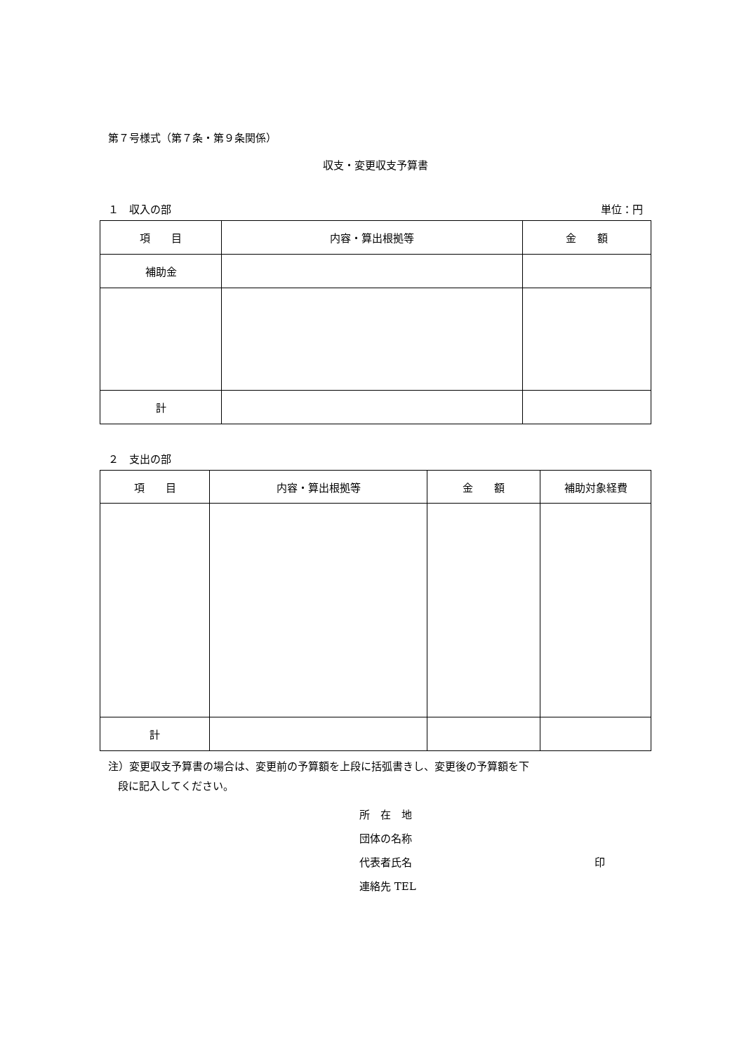第７号様式（第７条・第９条関係）
収支・変更収支予算書
１　収入の部 単位：円
| 項 目 | 内容・算出根拠等 | 金 額 |
| --- | --- | --- |
| 補助金 | | |
| 計 | | |
２　支出の部
| 項 目 | 内容・算出根拠等 | 金 額 | 補助対象経費 |
| --- | --- | --- | --- |
| 計 | | | |
注）変更収支予算書の場合は、変更前の予算額を上段に括弧書きし、変更後の予算額を下
段に記入してください。
所　在　地
団体の名称
代表者氏名 印
連絡先 TEL